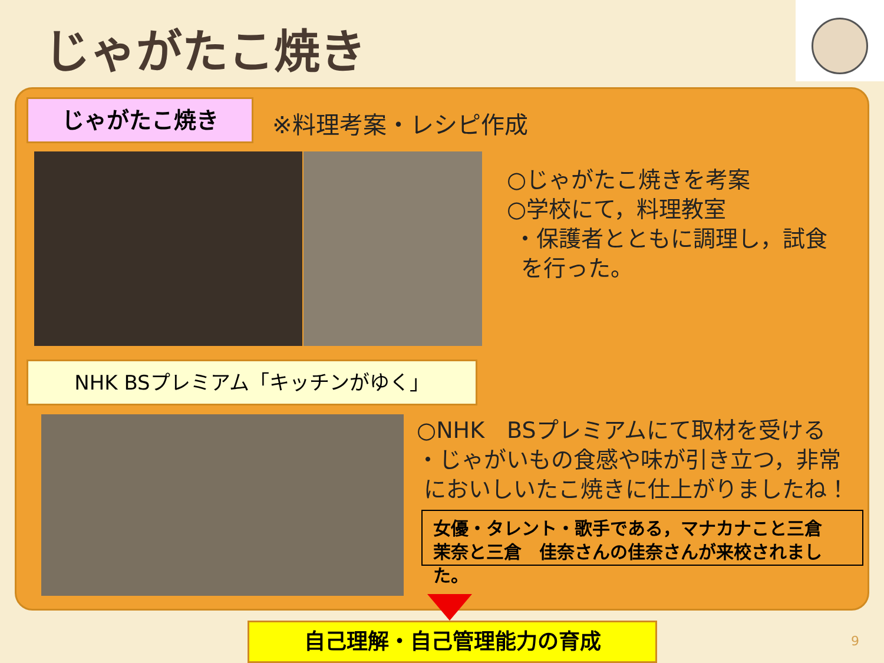じゃがたこ焼き
じゃがたこ焼き ※料理考案・レシピ作成
○じゃがたこ焼きを考案
○学校にて，料理教室
・保護者とともに調理し，試食
を行った。
NHK BSプレミアム「キッチンがゆく」
○NHK　BSプレミアムにて取材を受ける
・じゃがいもの食感や味が引き立つ，非常
においしいたこ焼きに仕上がりましたね！
女優・タレント・歌手である，マナカナこと三倉　茉奈と三倉　佳奈さんの佳奈さんが来校されました。
自己理解・自己管理能力の育成 9